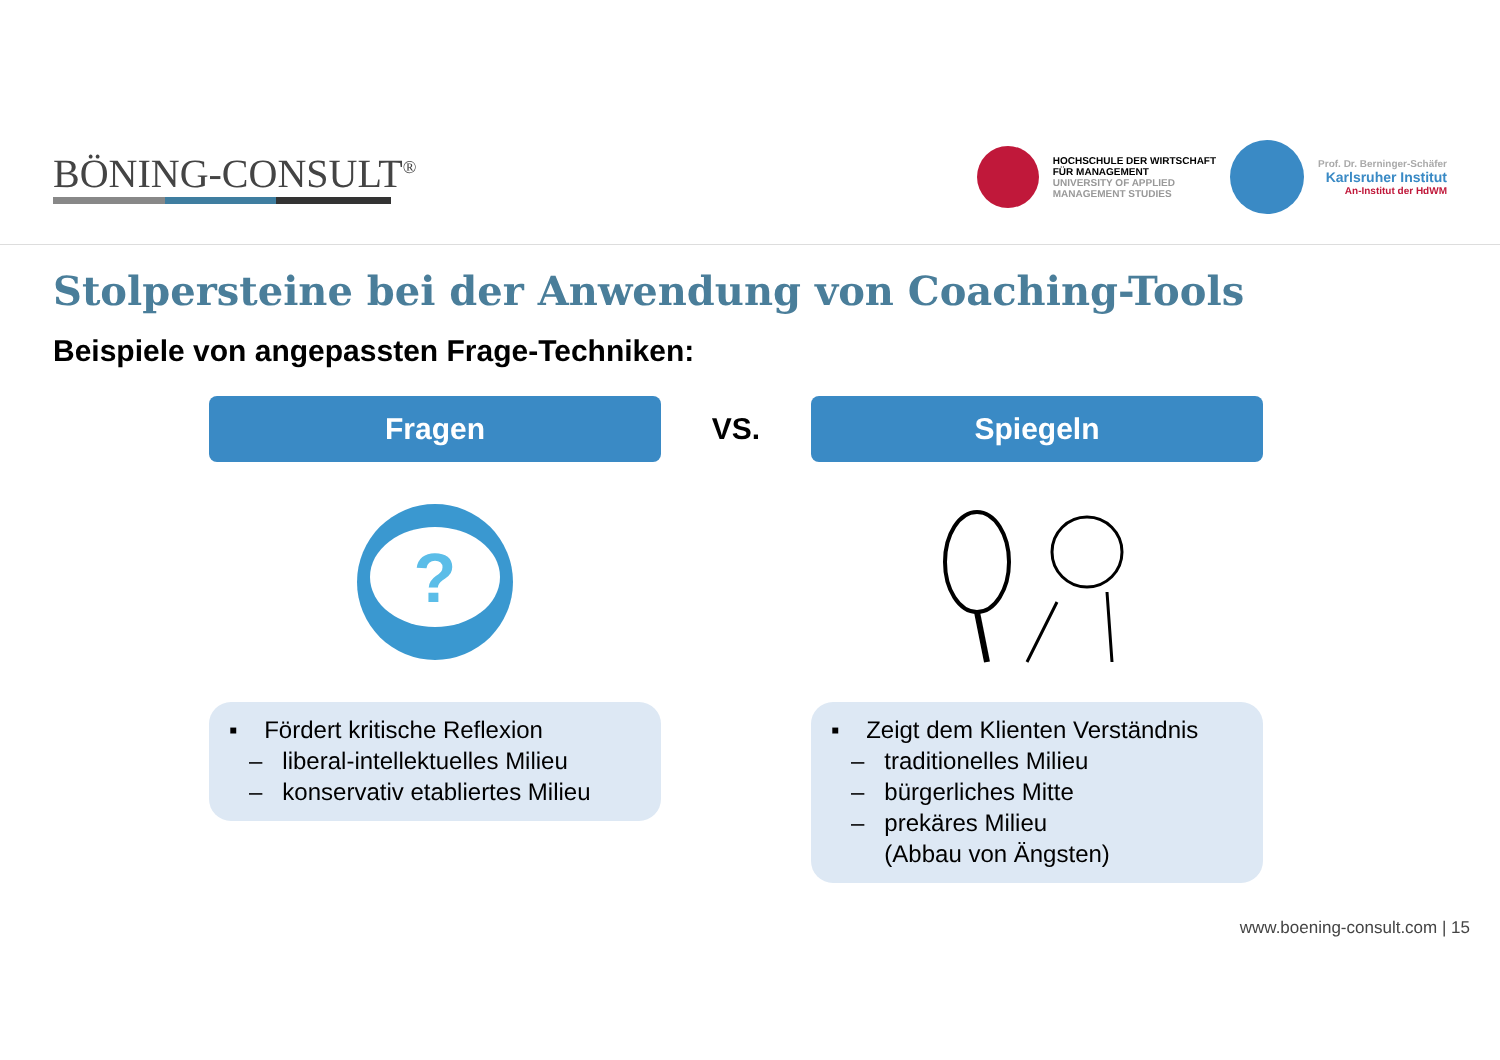BÖNING-CONSULT<sup>®</sup>
HOCHSCHULE DER WIRTSCHAFT
FÜR MANAGEMENT
UNIVERSITY OF APPLIED
MANAGEMENT STUDIES
Prof. Dr. Berninger-Schäfer
Karlsruher Institut
An-Institut der HdWM
Stolpersteine bei der Anwendung von Coaching-Tools
Beispiele von angepassten Frage-Techniken:
Fragen
?
▪ Fördert kritische Reflexion
– liberal-intellektuelles Milieu
– konservativ etabliertes Milieu
VS.
Spiegeln
▪ Zeigt dem Klienten Verständnis
– traditionelles Milieu
– bürgerliches Mitte
– prekäres Milieu
(Abbau von Ängsten)
www.boening-consult.com | 15